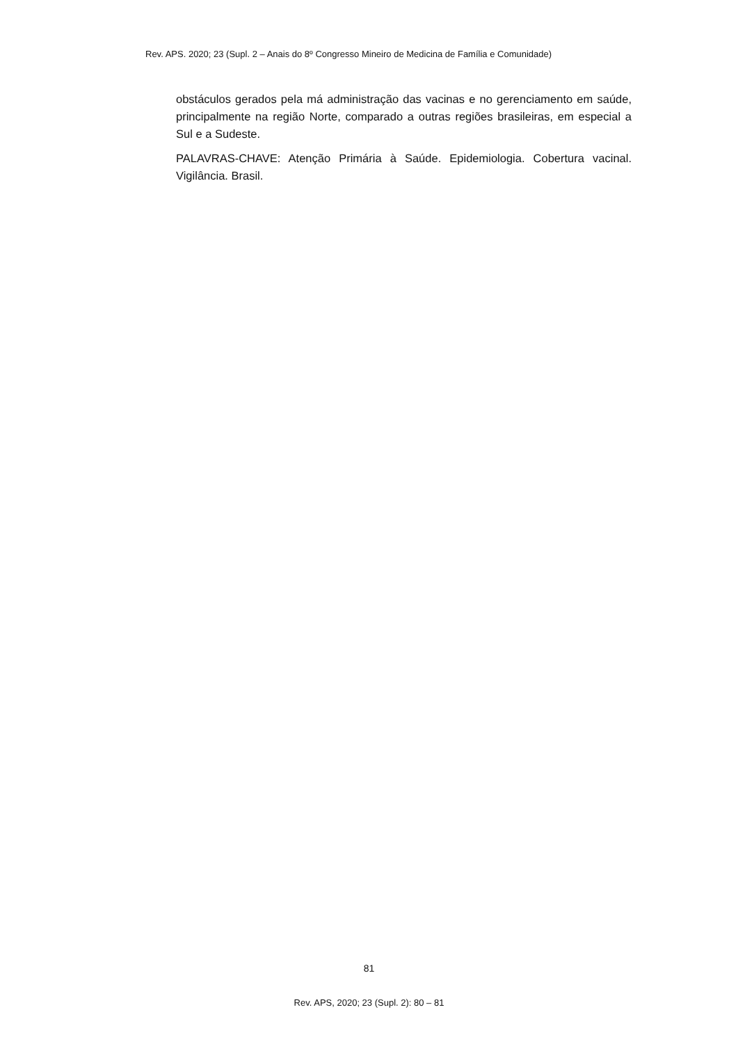Rev. APS. 2020; 23 (Supl. 2 – Anais do 8º Congresso Mineiro de Medicina de Família e Comunidade)
obstáculos gerados pela má administração das vacinas e no gerenciamento em saúde, principalmente na região Norte, comparado a outras regiões brasileiras, em especial a Sul e a Sudeste.
PALAVRAS-CHAVE: Atenção Primária à Saúde. Epidemiologia. Cobertura vacinal. Vigilância. Brasil.
81
Rev. APS, 2020; 23 (Supl. 2): 80 – 81